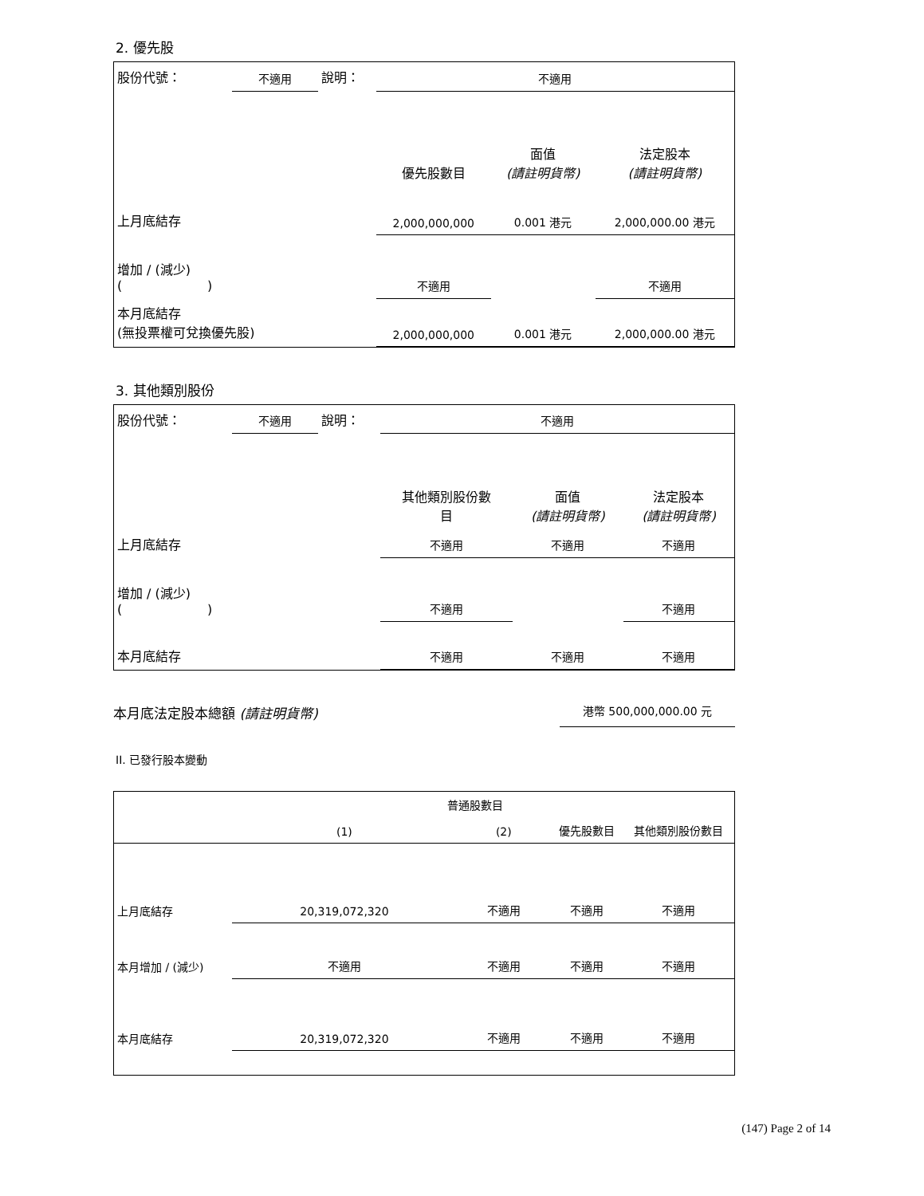2. 優先股
| 股份代號： | 不適用 | 說明： | 不適用 | | |
| | | | 優先股數目 | 面值 (請註明貨幣) | 法定股本 (請註明貨幣) |
| 上月底結存 | | | 2,000,000,000 | 0.001 港元 | 2,000,000.00 港元 |
| 增加 / (減少) ( ) | | | 不適用 | | 不適用 |
| 本月底結存 (無投票權可兌換優先股) | | | 2,000,000,000 | 0.001 港元 | 2,000,000.00 港元 |
3. 其他類別股份
| 股份代號： | 不適用 | 說明： | 不適用 | | |
| | | | 其他類別股份數 目 | 面值 (請註明貨幣) | 法定股本 (請註明貨幣) |
| 上月底結存 | | | 不適用 | 不適用 | 不適用 |
| 增加 / (減少) ( ) | | | 不適用 | | 不適用 |
| 本月底結存 | | | 不適用 | 不適用 | 不適用 |
本月底法定股本總額 (請註明貨幣)
港幣 500,000,000.00 元
II. 已發行股本變動
| | 普通股數目 | | | |
| --- | --- | --- | --- | --- |
| | (1) | (2) | 優先股數目 | 其他類別股份數目 |
| 上月底結存 | 20,319,072,320 | 不適用 | 不適用 | 不適用 |
| 本月增加 / (減少) | 不適用 | 不適用 | 不適用 | 不適用 |
| 本月底結存 | 20,319,072,320 | 不適用 | 不適用 | 不適用 |
(147) Page 2 of 14